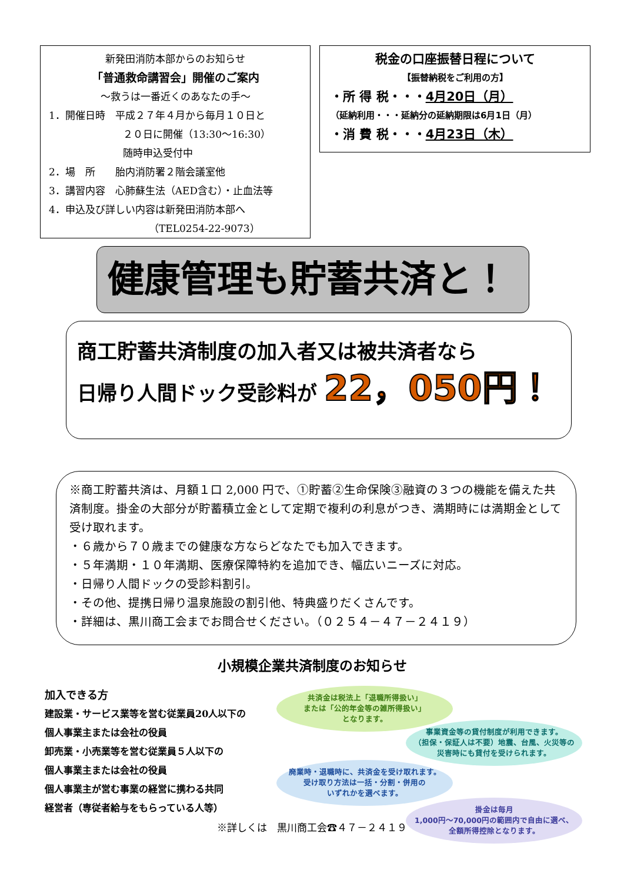新発田消防本部からのお知らせ
「普通救命講習会」開催のご案内
～救うは一番近くのあなたの手～
1．開催日時　平成２７年４月から毎月１０日と
２０日に開催（13:30～16:30）
随時申込受付中
2．場　所　　胎内消防署２階会議室他
3．講習内容　心肺蘇生法（AED含む）・止血法等
4．申込及び詳しい内容は新発田消防本部へ
（TEL0254-22-9073）
税金の口座振替日程について
【振替納税をご利用の方】
・所 得 税・・・4月20日（月）
（延納利用・・・延納分の延納期限は6月1日（月）
・消 費 税・・・4月23日（木）
健康管理も貯蓄共済と！
商工貯蓄共済制度の加入者又は被共済者なら
日帰り人間ドック受診料が 22，050円！
※商工貯蓄共済は、月額１口 2,000 円で、①貯蓄②生命保険③融資の３つの機能を備えた共済制度。掛金の大部分が貯蓄積立金として定期で複利の利息がつき、満期時には満期金として受け取れます。
・６歳から７０歳までの健康な方ならどなたでも加入できます。
・５年満期・１０年満期、医療保障特約を追加でき、幅広いニーズに対応。
・日帰り人間ドックの受診料割引。
・その他、提携日帰り温泉施設の割引他、特典盛りだくさんです。
・詳細は、黒川商工会までお問合せください。（０２５４－４７－２４１９）
小規模企業共済制度のお知らせ
加入できる方
建設業・サービス業等を営む従業員20人以下の
個人事業主または会社の役員
卸売業・小売業等を営む従業員５人以下の
個人事業主または会社の役員
個人事業主が営む事業の経営に携わる共同
経営者（専従者給与をもらっている人等）
共済金は税法上「退職所得扱い」
または「公的年金等の雑所得扱い」
となります。
事業資金等の貸付制度が利用できます。
（担保・保証人は不要）地震、台風、火災等の
災害時にも貸付を受けられます。
廃業時・退職時に、共済金を受け取れます。
受け取り方法は一括・分割・併用の
いずれかを選べます。
掛金は毎月
1,000円～70,000円の範囲内で自由に選べ、
全額所得控除となります。
※詳しくは　黒川商工会☎４７－２４１９